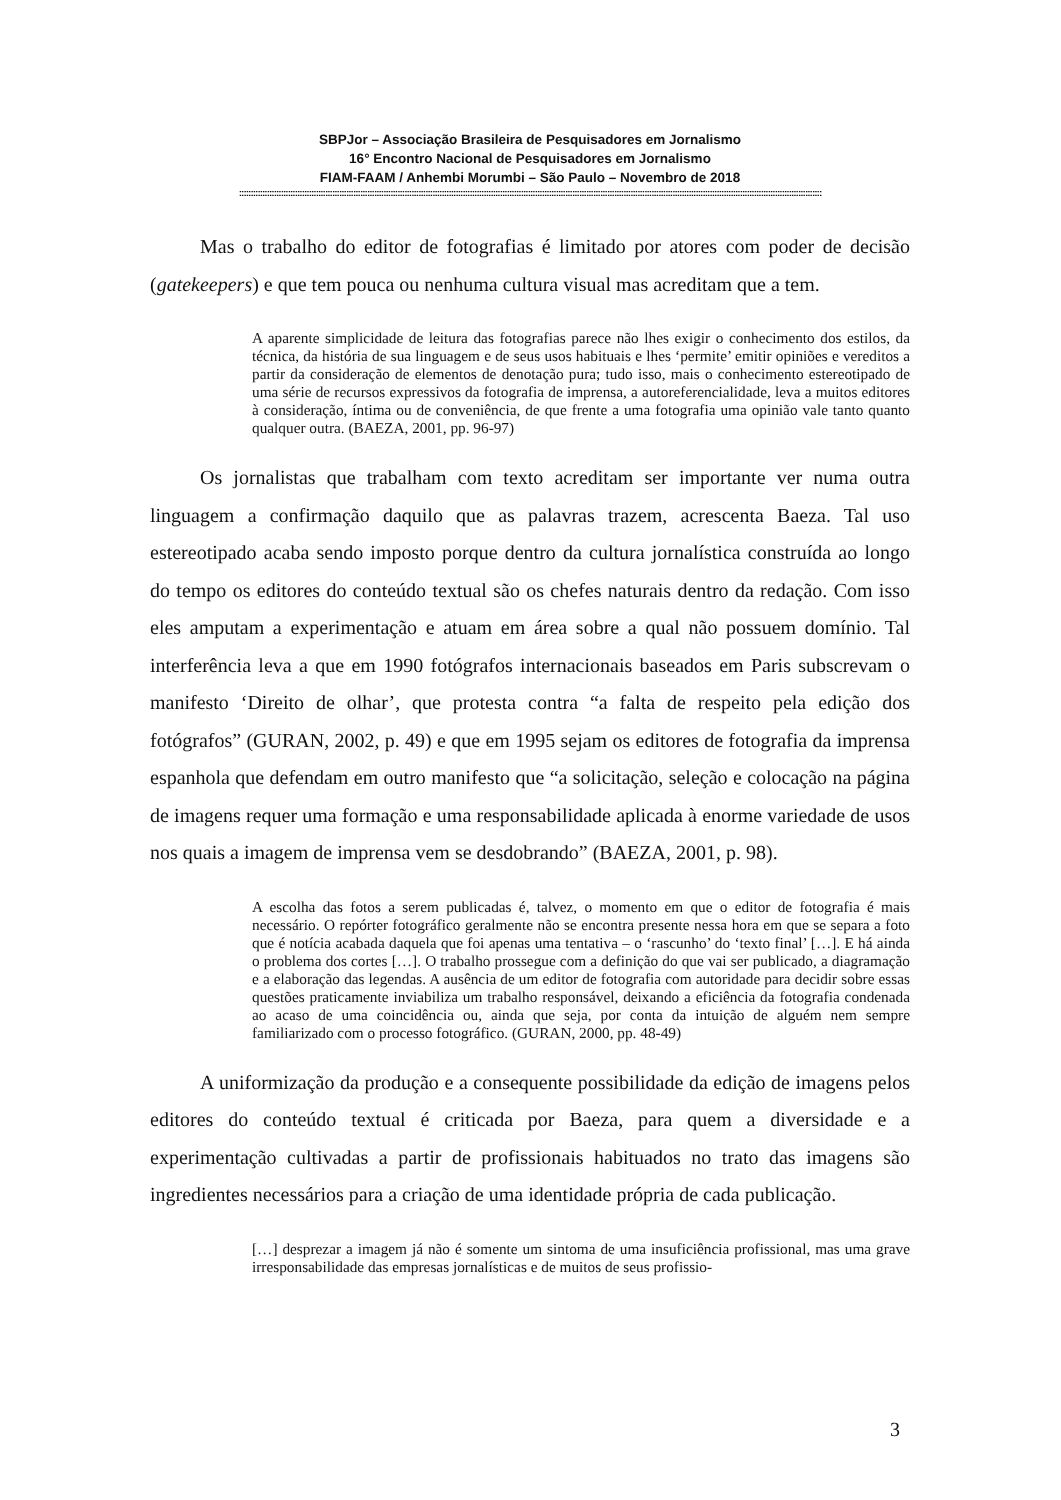SBPJor – Associação Brasileira de Pesquisadores em Jornalismo
16° Encontro Nacional de Pesquisadores em Jornalismo
FIAM-FAAM / Anhembi Morumbi – São Paulo – Novembro de 2018
::::::::::::::::::::::::::::::::::::::::::::::::::::::::::::::::::::::::::::::::::::::::::::::::::::::::::::::::::::::::::::::::::::::::::::::::::::::::::::::::::::::::::::::::::::::::::::::::::::::::::::::::::::::::::::::::::::::::::::::::::::::::::
Mas o trabalho do editor de fotografias é limitado por atores com poder de decisão (gatekeepers) e que tem pouca ou nenhuma cultura visual mas acreditam que a tem.
A aparente simplicidade de leitura das fotografias parece não lhes exigir o conhecimento dos estilos, da técnica, da história de sua linguagem e de seus usos habituais e lhes ‘permite’ emitir opiniões e vereditos a partir da consideração de elementos de denotação pura; tudo isso, mais o conhecimento estereotipado de uma série de recursos expressivos da fotografia de imprensa, a autoreferencialidade, leva a muitos editores à consideração, íntima ou de conveniência, de que frente a uma fotografia uma opinião vale tanto quanto qualquer outra. (BAEZA, 2001, pp. 96-97)
Os jornalistas que trabalham com texto acreditam ser importante ver numa outra linguagem a confirmação daquilo que as palavras trazem, acrescenta Baeza. Tal uso estereotipado acaba sendo imposto porque dentro da cultura jornalística construída ao longo do tempo os editores do conteúdo textual são os chefes naturais dentro da redação. Com isso eles amputam a experimentação e atuam em área sobre a qual não possuem domínio. Tal interferência leva a que em 1990 fotógrafos internacionais baseados em Paris subscrevam o manifesto ‘Direito de olhar’, que protesta contra “a falta de respeito pela edição dos fotógrafos” (GURAN, 2002, p. 49) e que em 1995 sejam os editores de fotografia da imprensa espanhola que defendam em outro manifesto que “a solicitação, seleção e colocação na página de imagens requer uma formação e uma responsabilidade aplicada à enorme variedade de usos nos quais a imagem de imprensa vem se desdobrando” (BAEZA, 2001, p. 98).
A escolha das fotos a serem publicadas é, talvez, o momento em que o editor de fotografia é mais necessário. O repórter fotográfico geralmente não se encontra presente nessa hora em que se separa a foto que é notícia acabada daquela que foi apenas uma tentativa – o ‘rascunho’ do ‘texto final’ […]. E há ainda o problema dos cortes […]. O trabalho prossegue com a definição do que vai ser publicado, a diagramação e a elaboração das legendas. A ausência de um editor de fotografia com autoridade para decidir sobre essas questões praticamente inviabiliza um trabalho responsável, deixando a eficiência da fotografia condenada ao acaso de uma coincidência ou, ainda que seja, por conta da intuição de alguém nem sempre familiarizado com o processo fotográfico. (GURAN, 2000, pp. 48-49)
A uniformização da produção e a consequente possibilidade da edição de imagens pelos editores do conteúdo textual é criticada por Baeza, para quem a diversidade e a experimentação cultivadas a partir de profissionais habituados no trato das imagens são ingredientes necessários para a criação de uma identidade própria de cada publicação.
[…] desprezar a imagem já não é somente um sintoma de uma insuficiência profissional, mas uma grave irresponsabilidade das empresas jornalísticas e de muitos de seus profissio-
3